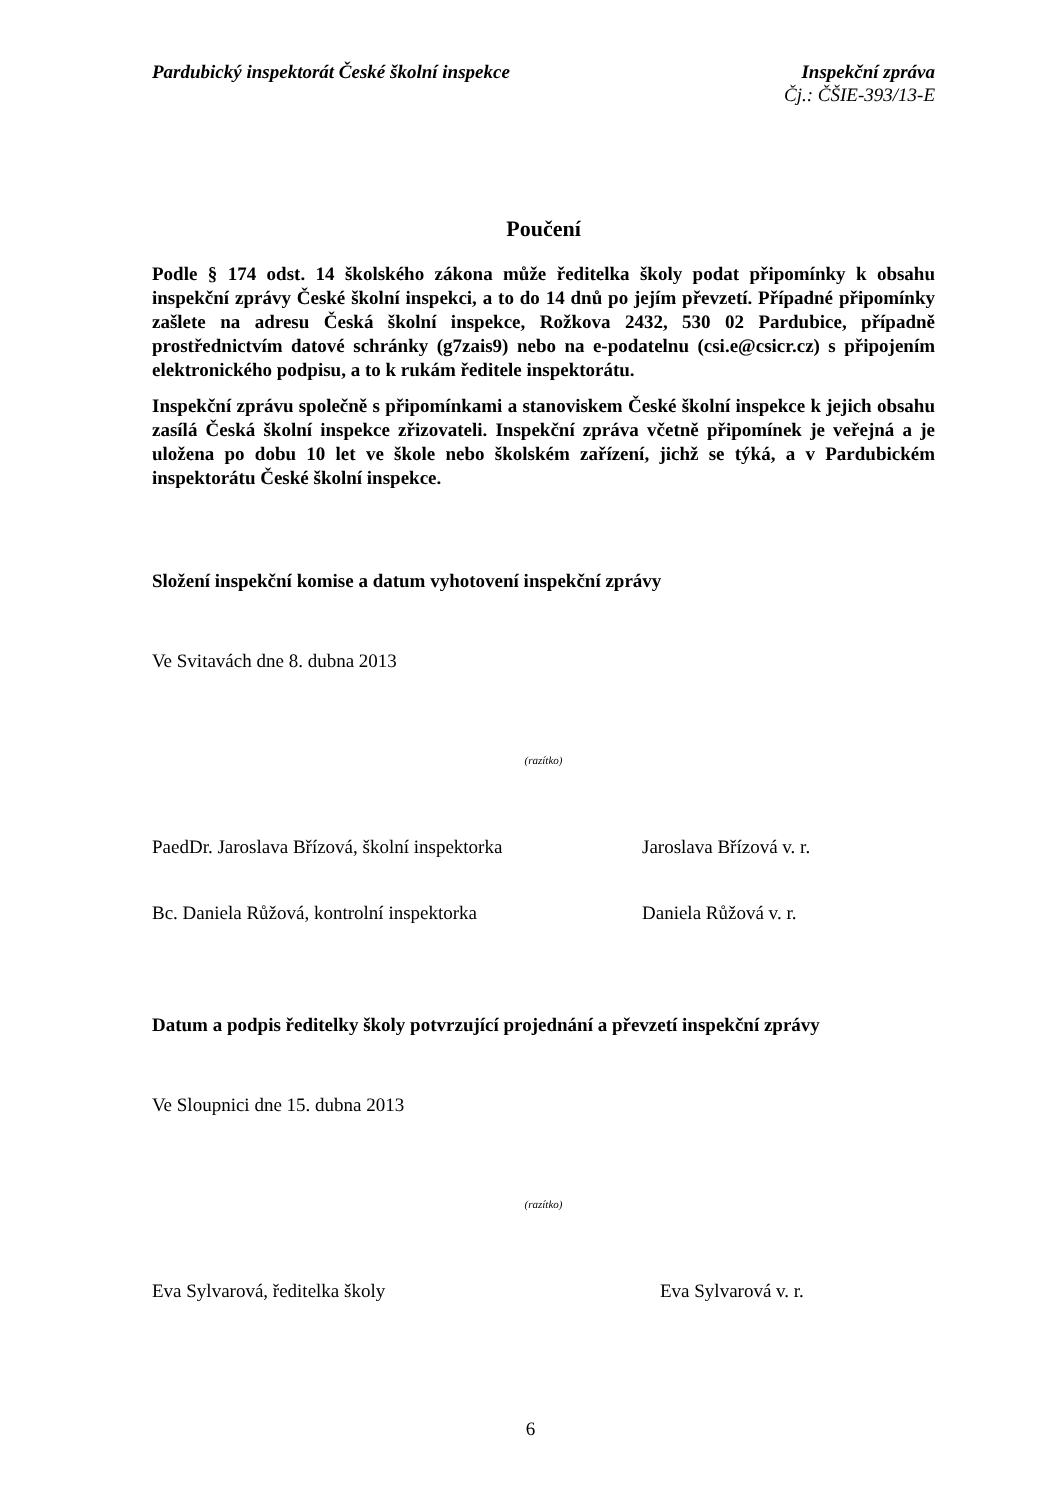Pardubický inspektorát České školní inspekce
Inspekční zpráva
Čj.: ČŠIE-393/13-E
Poučení
Podle § 174 odst. 14 školského zákona může ředitelka školy podat připomínky k obsahu inspekční zprávy České školní inspekci, a to do 14 dnů po jejím převzetí. Případné připomínky zašlete na adresu Česká školní inspekce, Rožkova 2432, 530 02 Pardubice, případně prostřednictvím datové schránky (g7zais9) nebo na e-podatelnu (csi.e@csicr.cz) s připojením elektronického podpisu, a to k rukám ředitele inspektorátu.
Inspekční zprávu společně s připomínkami a stanoviskem České školní inspekce k jejich obsahu zasílá Česká školní inspekce zřizovateli. Inspekční zpráva včetně připomínek je veřejná a je uložena po dobu 10 let ve škole nebo školském zařízení, jichž se týká, a v Pardubickém inspektorátu České školní inspekce.
Složení inspekční komise a datum vyhotovení inspekční zprávy
Ve Svitavách dne 8. dubna 2013
(razítko)
PaedDr. Jaroslava Břízová, školní inspektorka
Jaroslava Břízová v. r.
Bc. Daniela Růžová, kontrolní inspektorka Daniela Růžová v. r.
Datum a podpis ředitelky školy potvrzující projednání a převzetí inspekční zprávy
Ve Sloupnici dne 15. dubna 2013
(razítko)
Eva Sylvarová, ředitelka školy Eva Sylvarová v. r.
6